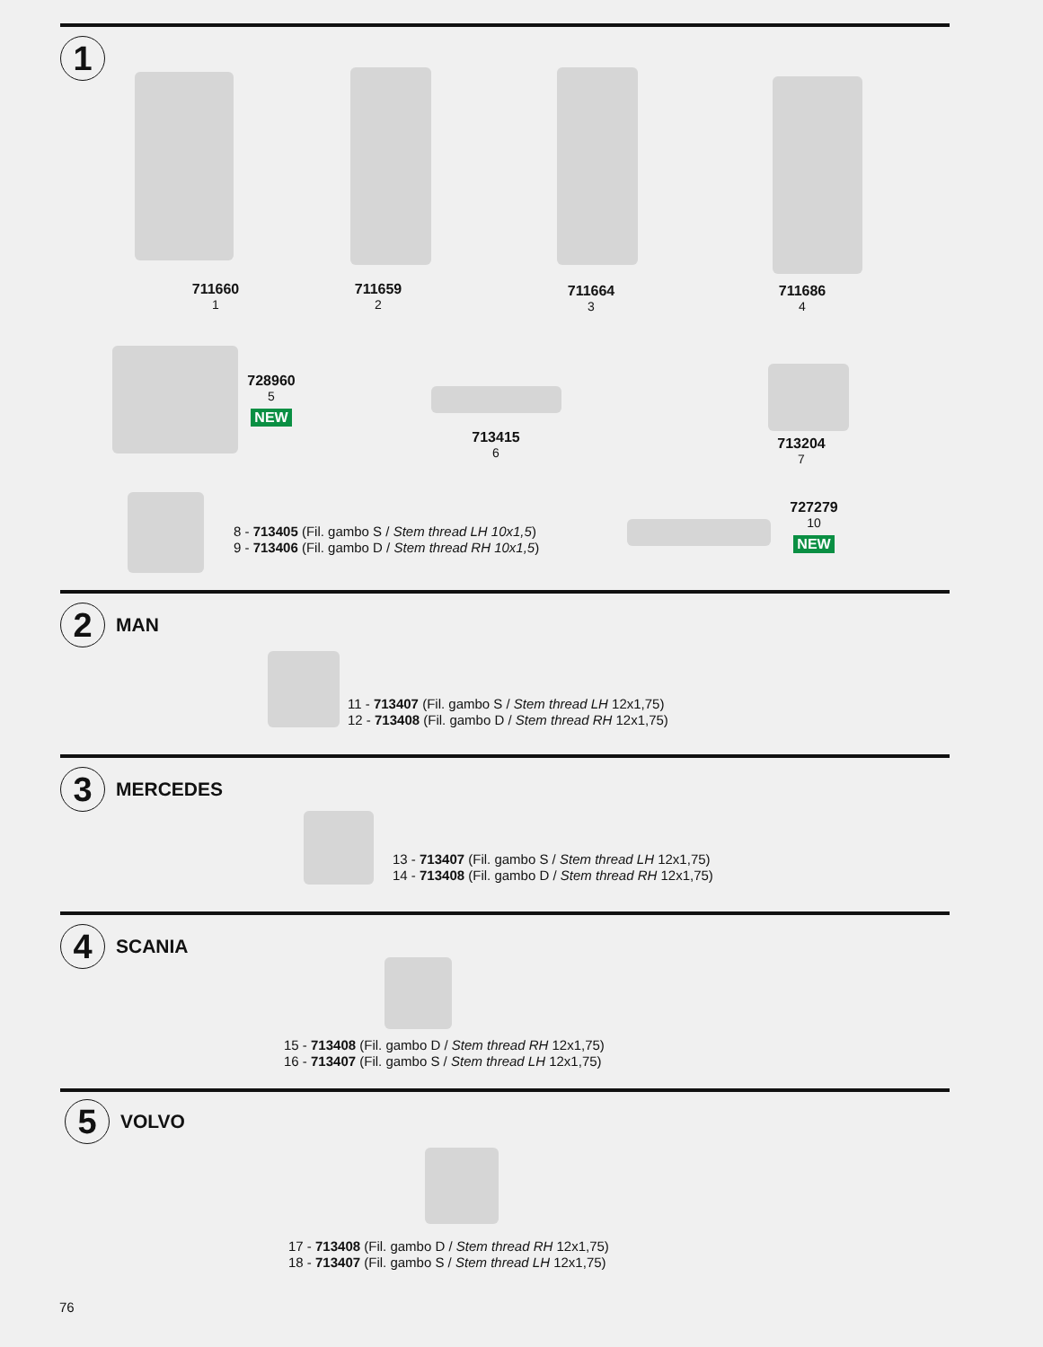1
711660
1
711659
2
711664
3
711686
4
728960
5
NEW
713415
6
713204
7
8 - 713405 (Fil. gambo S / Stem thread LH 10x1,5)
9 - 713406 (Fil. gambo D / Stem thread RH 10x1,5)
727279
10
NEW
2 MAN
11 - 713407 (Fil. gambo S / Stem thread LH 12x1,75)
12 - 713408 (Fil. gambo D / Stem thread RH 12x1,75)
3 MERCEDES
13 - 713407 (Fil. gambo S / Stem thread LH 12x1,75)
14 - 713408 (Fil. gambo D / Stem thread RH 12x1,75)
4 SCANIA
15 - 713408 (Fil. gambo D / Stem thread RH 12x1,75)
16 - 713407 (Fil. gambo S / Stem thread LH 12x1,75)
5 VOLVO
17 - 713408 (Fil. gambo D / Stem thread RH 12x1,75)
18 - 713407 (Fil. gambo S / Stem thread LH 12x1,75)
76